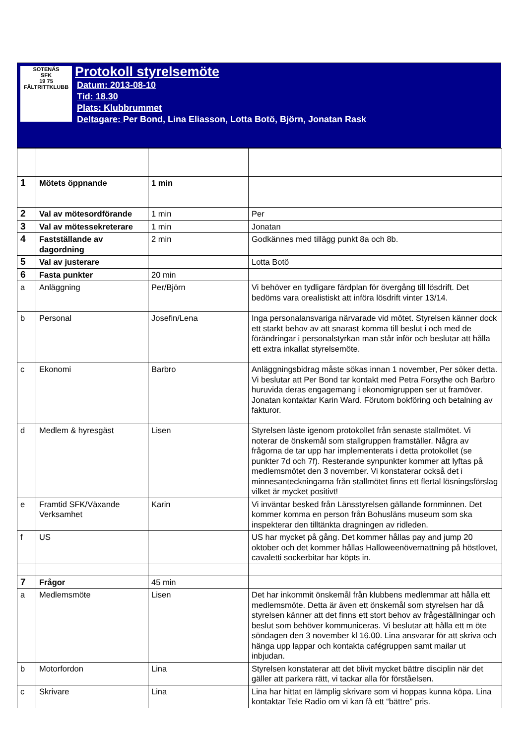SOTENÄS
SFK
19 75
FÄLTRITTKLUBB
Protokoll styrelsemöte
Datum: 2013-08-10
Tid: 18.30
Plats: Klubbrummet
Deltagare: Per Bond, Lina Eliasson, Lotta Botö, Björn, Jonatan Rask
| 1 | Mötets öppnande | 1 min | |
| 2 | Val av mötesordförande | 1 min | Per |
| 3 | Val av mötessekreterare | 1 min | Jonatan |
| 4 | Fastställande av dagordning | 2 min | Godkännes med tillägg punkt 8a och 8b. |
| 5 | Val av justerare | | Lotta Botö |
| 6 | Fasta punkter | 20 min | |
| a | Anläggning | Per/Björn | Vi behöver en tydligare färdplan för övergång till lösdrift. Det bedöms vara orealistiskt att införa lösdrift vinter 13/14. |
| b | Personal | Josefin/Lena | Inga personalansvariga närvarade vid mötet. Styrelsen känner dock ett starkt behov av att snarast komma till beslut i och med de förändringar i personalstyrkan man står inför och beslutar att hålla ett extra inkallat styrelsemöte. |
| c | Ekonomi | Barbro | Anläggningsbidrag måste sökas innan 1 november, Per söker detta. Vi beslutar att Per Bond tar kontakt med Petra Forsythe och Barbro huruvida deras engagemang i ekonomigruppen ser ut framöver. Jonatan kontaktar Karin Ward. Förutom bokföring och betalning av fakturor. |
| d | Medlem & hyresgäst | Lisen | Styrelsen läste igenom protokollet från senaste stallmötet. Vi noterar de önskemål som stallgruppen framställer. Några av frågorna de tar upp har implementerats i detta protokollet (se punkter 7d och 7f). Resterande synpunkter kommer att lyftas på medlemsmötet den 3 november. Vi konstaterar också det i minnesanteckningarna från stallmötet finns ett flertal lösningsförslag vilket är mycket positivt! |
| e | Framtid SFK/Växande Verksamhet | Karin | Vi inväntar besked från Länsstyrelsen gällande fornminnen. Det kommer komma en person från Bohusläns museum som ska inspekterar den tilltänkta dragningen av ridleden. |
| f | US | | US har mycket på gång. Det kommer hållas pay and jump 20 oktober och det kommer hållas Halloweenövernattning på höstlovet, cavaletti sockerbitar har köpts in. |
| 7 | Frågor | 45 min | |
| a | Medlemsmöte | Lisen | Det har inkommit önskemål från klubbens medlemmar att hålla ett medlemsmöte. Detta är även ett önskemål som styrelsen har då styrelsen känner att det finns ett stort behov av frågeställningar och beslut som behöver kommuniceras. Vi beslutar att hålla ett m öte söndagen den 3 november kl 16.00. Lina ansvarar för att skriva och hänga upp lappar och kontakta cafégruppen samt mailar ut inbjudan. |
| b | Motorfordon | Lina | Styrelsen konstaterar att det blivit mycket bättre disciplin när det gäller att parkera rätt, vi tackar alla för förståelsen. |
| c | Skrivare | Lina | Lina har hittat en lämplig skrivare som vi hoppas kunna köpa. Lina kontaktar Tele Radio om vi kan få ett “bättre” pris. |